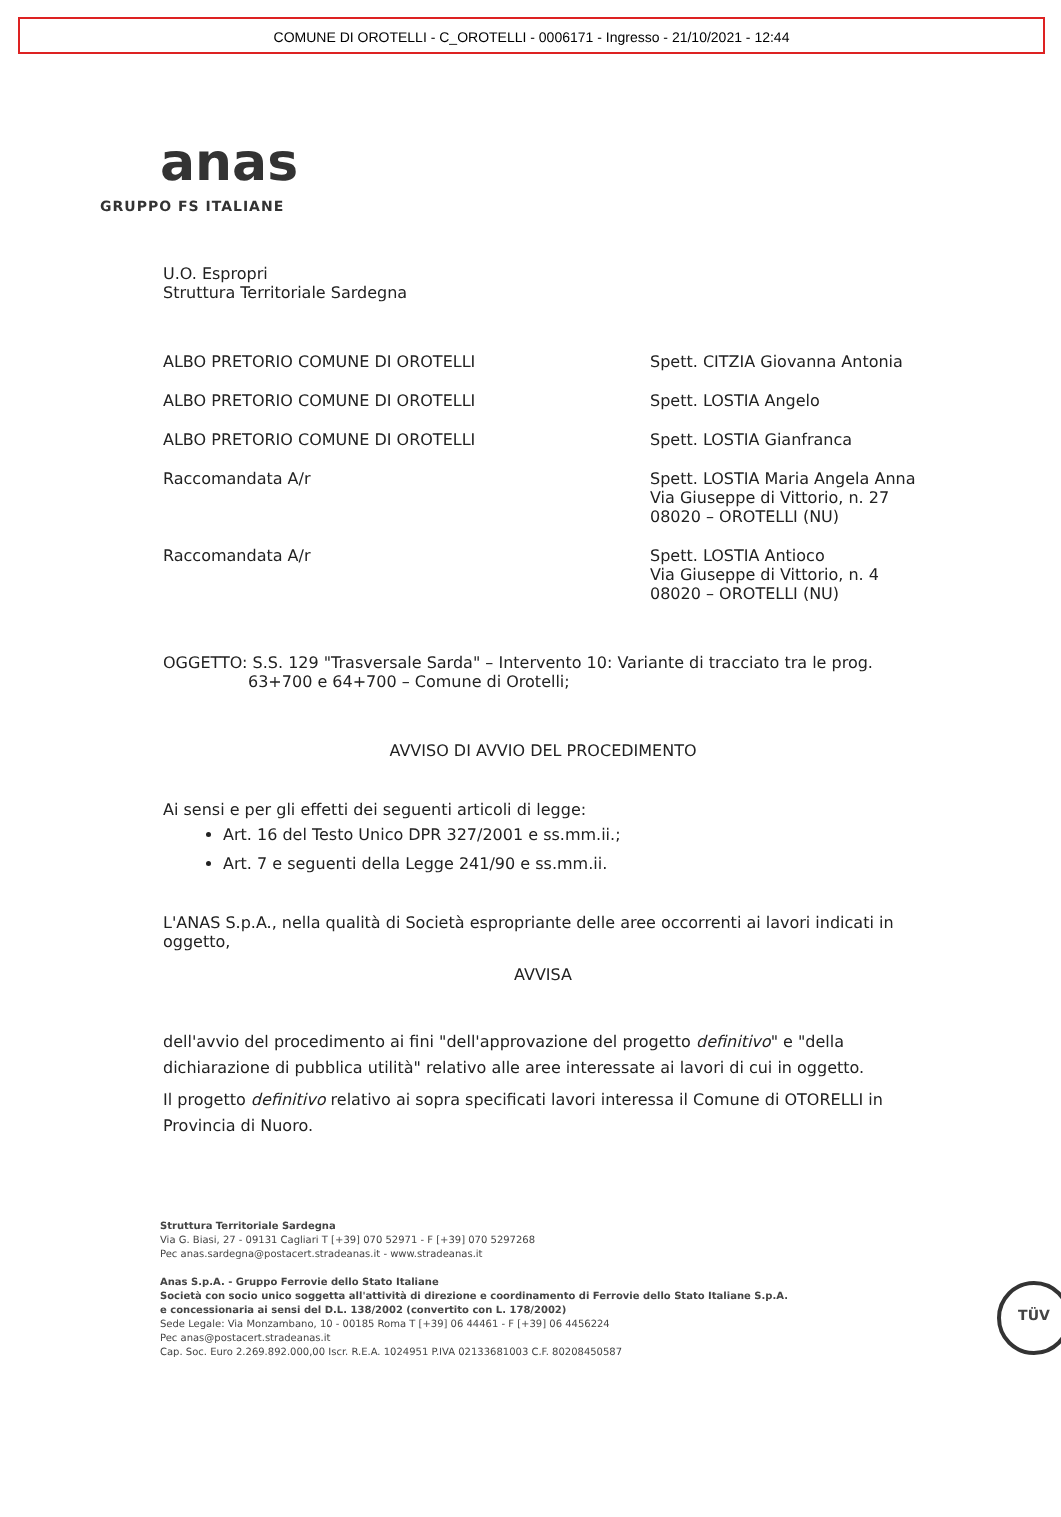COMUNE DI OROTELLI - C_OROTELLI - 0006171 - Ingresso - 21/10/2021 - 12:44
anas
GRUPPO FS ITALIANE
U.O. Espropri
Struttura Territoriale Sardegna
ALBO PRETORIO COMUNE DI OROTELLI Spett. CITZIA Giovanna Antonia
ALBO PRETORIO COMUNE DI OROTELLI Spett. LOSTIA Angelo
ALBO PRETORIO COMUNE DI OROTELLI Spett. LOSTIA Gianfranca
Raccomandata A/r Spett. LOSTIA Maria Angela Anna
Via Giuseppe di Vittorio, n. 27
08020 – OROTELLI (NU)
Raccomandata A/r Spett. LOSTIA Antioco
Via Giuseppe di Vittorio, n. 4
08020 – OROTELLI (NU)
OGGETTO: S.S. 129 "Trasversale Sarda" – Intervento 10: Variante di tracciato tra le prog. 63+700 e 64+700 – Comune di Orotelli;
AVVISO DI AVVIO DEL PROCEDIMENTO
Ai sensi e per gli effetti dei seguenti articoli di legge:
Art. 16 del Testo Unico DPR 327/2001 e ss.mm.ii.;
Art. 7 e seguenti della Legge 241/90 e ss.mm.ii.
L'ANAS S.p.A., nella qualità di Società espropriante delle aree occorrenti ai lavori indicati in oggetto,
AVVISA
dell'avvio del procedimento ai fini "dell'approvazione del progetto definitivo" e "della dichiarazione di pubblica utilità" relativo alle aree interessate ai lavori di cui in oggetto.
Il progetto definitivo relativo ai sopra specificati lavori interessa il Comune di OTORELLI in Provincia di Nuoro.
Struttura Territoriale Sardegna
Via G. Biasi, 27 - 09131 Cagliari T [+39] 070 52971 - F [+39] 070 5297268
Pec anas.sardegna@postacert.stradeanas.it - www.stradeanas.it
Anas S.p.A. - Gruppo Ferrovie dello Stato Italiane
Società con socio unico soggetta all'attività di direzione e coordinamento di Ferrovie dello Stato Italiane S.p.A.
e concessionaria ai sensi del D.L. 138/2002 (convertito con L. 178/2002)
Sede Legale: Via Monzambano, 10 - 00185 Roma T [+39] 06 44461 - F [+39] 06 4456224
Pec anas@postacert.stradeanas.it
Cap. Soc. Euro 2.269.892.000,00 Iscr. R.E.A. 1024951 P.IVA 02133681003 C.F. 80208450587
TÜV